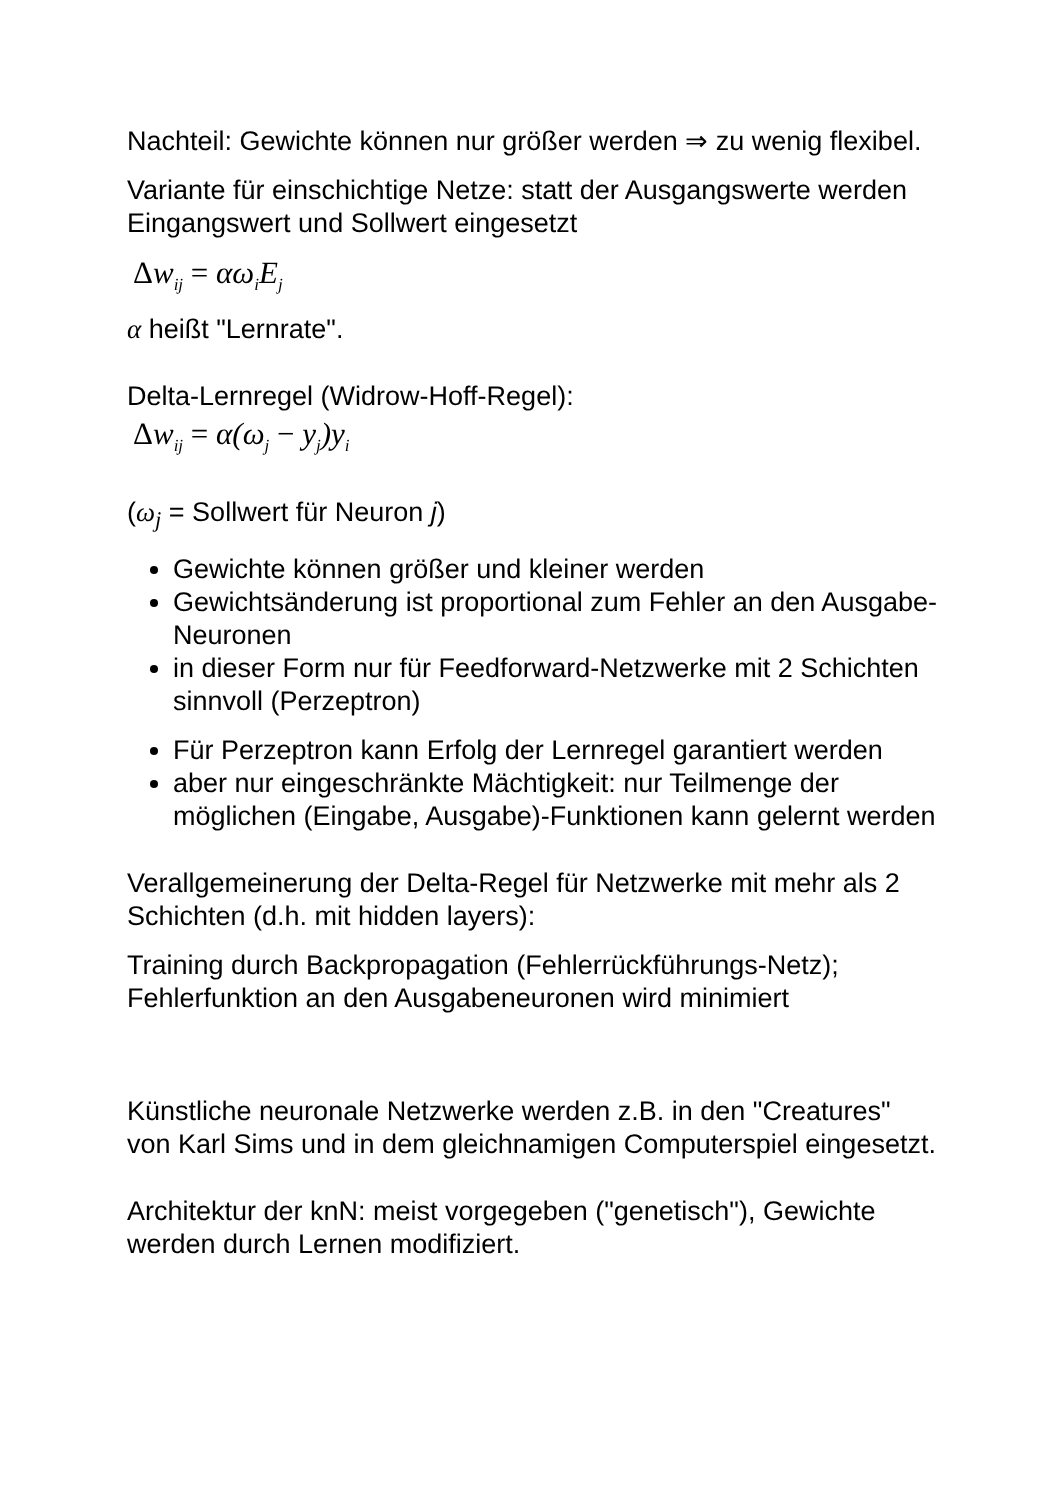Nachteil: Gewichte können nur größer werden ⇒ zu wenig flexibel.
Variante für einschichtige Netze: statt der Ausgangswerte werden Eingangswert und Sollwert eingesetzt
Δw<sub>ij</sub> = αω<sub>i</sub>E<sub>j</sub>
α heißt "Lernrate".
Delta-Lernregel (Widrow-Hoff-Regel):
Δw<sub>ij</sub> = α(ω<sub>j</sub> − y<sub>j</sub>)y<sub>i</sub>
(ω<sub>j</sub> = Sollwert für Neuron j)
Gewichte können größer und kleiner werden
Gewichtsänderung ist proportional zum Fehler an den Ausgabe-Neuronen
in dieser Form nur für Feedforward-Netzwerke mit 2 Schichten sinnvoll (Perzeptron)
Für Perzeptron kann Erfolg der Lernregel garantiert werden
aber nur eingeschränkte Mächtigkeit: nur Teilmenge der möglichen (Eingabe, Ausgabe)-Funktionen kann gelernt werden
Verallgemeinerung der Delta-Regel für Netzwerke mit mehr als 2 Schichten (d.h. mit hidden layers):
Training durch Backpropagation (Fehlerrückführungs-Netz); Fehlerfunktion an den Ausgabeneuronen wird minimiert
Künstliche neuronale Netzwerke werden z.B. in den "Creatures" von Karl Sims und in dem gleichnamigen Computerspiel eingesetzt.
Architektur der knN: meist vorgegeben ("genetisch"), Gewichte werden durch Lernen modifiziert.